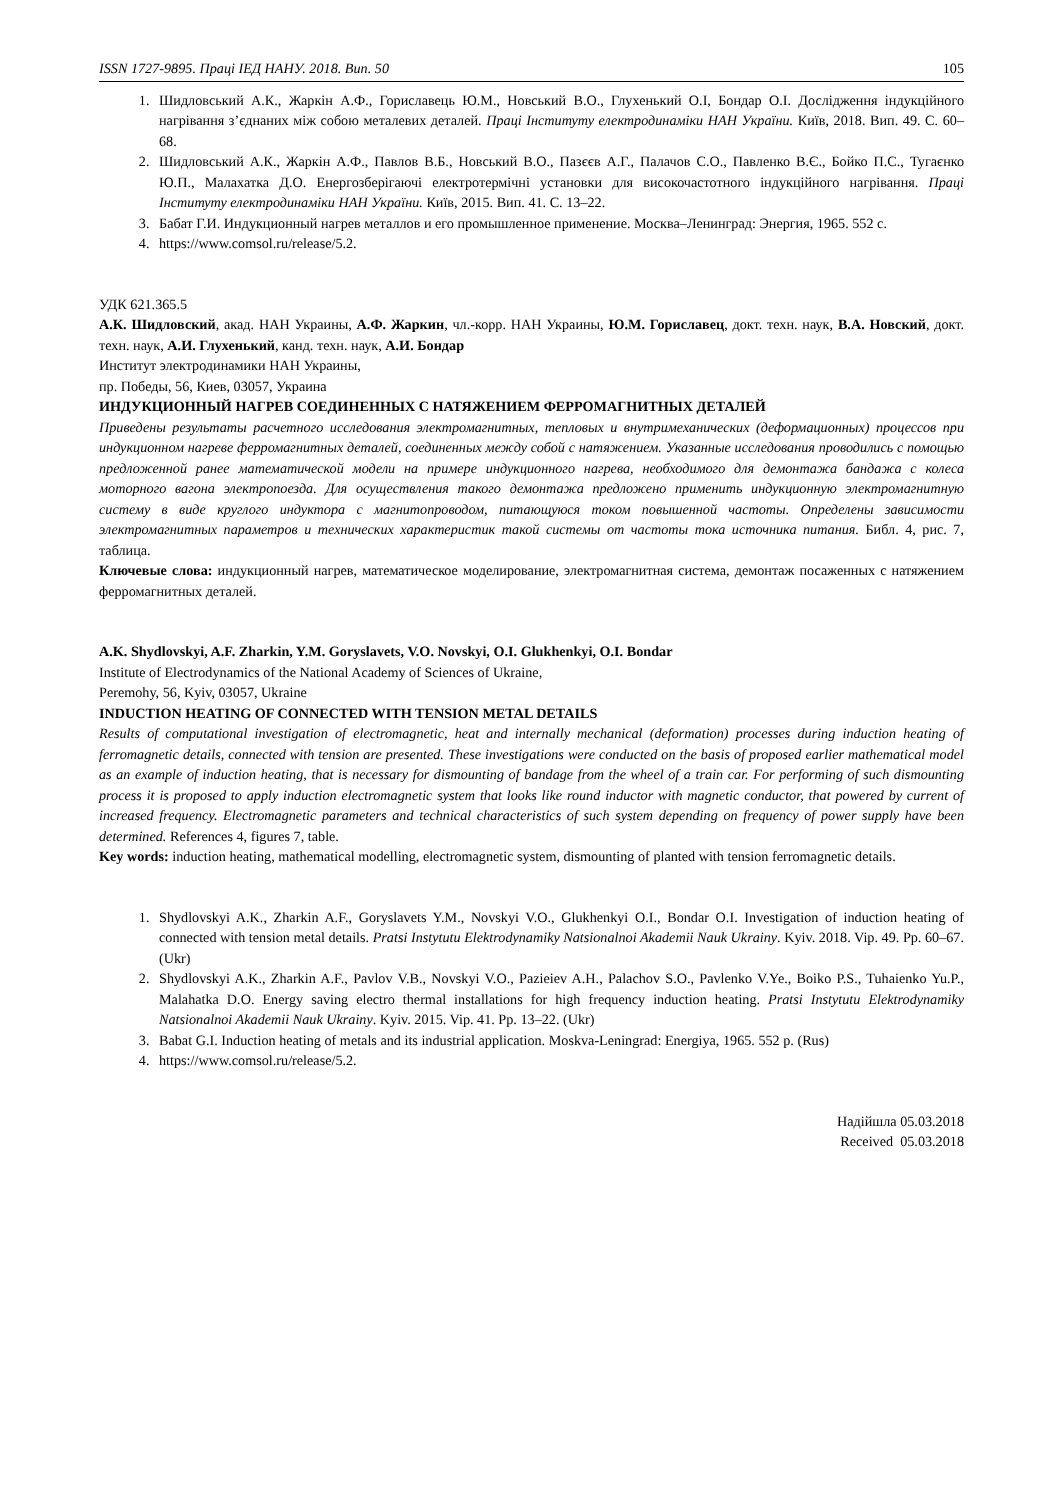ISSN 1727-9895. Праці ІЕД НАНУ. 2018. Вип. 50 105
1. Шидловський А.К., Жаркін А.Ф., Гориславець Ю.М., Новський В.О., Глухенький О.І, Бондар О.І. Дослідження індукційного нагрівання з’єднаних між собою металевих деталей. Праці Інституту електродинаміки НАН України. Київ, 2018. Вип. 49. С. 60–68.
2. Шидловський А.К., Жаркін А.Ф., Павлов В.Б., Новський В.О., Пазєєв А.Г., Палачов С.О., Павленко В.Є., Бойко П.С., Тугаєнко Ю.П., Малахатка Д.О. Енергозберігаючі електротермічні установки для високочастотного індукційного нагрівання. Праці Інституту електродинаміки НАН України. Київ, 2015. Вип. 41. С. 13–22.
3. Бабат Г.И. Индукционный нагрев металлов и его промышленное применение. Москва–Ленинград: Энергия, 1965. 552 с.
4. https://www.comsol.ru/release/5.2.
УДК 621.365.5
А.К. Шидловский, акад. НАН Украины, А.Ф. Жаркин, чл.-корр. НАН Украины, Ю.М. Гориславец, докт. техн. наук, В.А. Новский, докт. техн. наук, А.И. Глухенький, канд. техн. наук, А.И. Бондар
Институт электродинамики НАН Украины,
пр. Победы, 56, Киев, 03057, Украина
ИНДУКЦИОННЫЙ НАГРЕВ СОЕДИНЕННЫХ С НАТЯЖЕНИЕМ ФЕРРОМАГНИТНЫХ ДЕТАЛЕЙ
Приведены результаты расчетного исследования электромагнитных, тепловых и внутримеханических (деформационных) процессов при индукционном нагреве ферромагнитных деталей, соединенных между собой с натяжением. Указанные исследования проводились с помощью предложенной ранее математической модели на примере индукционного нагрева, необходимого для демонтажа бандажа с колеса моторного вагона электропоезда. Для осуществления такого демонтажа предложено применить индукционную электромагнитную систему в виде круглого индуктора с магнитопроводом, питающуюся током повышенной частоты. Определены зависимости электромагнитных параметров и технических характеристик такой системы от частоты тока источника питания. Библ. 4, рис. 7, таблица.
Ключевые слова: индукционный нагрев, математическое моделирование, электромагнитная система, демонтаж посаженных с натяжением ферромагнитных деталей.
A.K. Shydlovskyi, A.F. Zharkin, Y.M. Goryslavets, V.O. Novskyi, O.I. Glukhenkyi, O.I. Bondar
Institute of Electrodynamics of the National Academy of Sciences of Ukraine,
Peremohy, 56, Kyiv, 03057, Ukraine
INDUCTION HEATING OF CONNECTED WITH TENSION METAL DETAILS
Results of computational investigation of electromagnetic, heat and internally mechanical (deformation) processes during induction heating of ferromagnetic details, connected with tension are presented. These investigations were conducted on the basis of proposed earlier mathematical model as an example of induction heating, that is necessary for dismounting of bandage from the wheel of a train car. For performing of such dismounting process it is proposed to apply induction electromagnetic system that looks like round inductor with magnetic conductor, that powered by current of increased frequency. Electromagnetic parameters and technical characteristics of such system depending on frequency of power supply have been determined. References 4, figures 7, table.
Key words: induction heating, mathematical modelling, electromagnetic system, dismounting of planted with tension ferromagnetic details.
1. Shydlovskyi A.K., Zharkin A.F., Goryslavets Y.M., Novskyi V.O., Glukhenkyi O.I., Bondar O.I. Investigation of induction heating of connected with tension metal details. Pratsi Instytutu Elektrodynamiky Natsionalnoi Akademii Nauk Ukrainy. Kyiv. 2018. Vip. 49. Pp. 60–67. (Ukr)
2. Shydlovskyi A.K., Zharkin A.F., Pavlov V.B., Novskyi V.O., Pazieiev A.H., Palachov S.O., Pavlenko V.Ye., Boiko P.S., Tuhaienko Yu.P., Malahatka D.O. Energy saving electro thermal installations for high frequency induction heating. Pratsi Instytutu Elektrodynamiky Natsionalnoi Akademii Nauk Ukrainy. Kyiv. 2015. Vip. 41. Pp. 13–22. (Ukr)
3. Babat G.I. Induction heating of metals and its industrial application. Moskva-Leningrad: Energiya, 1965. 552 p. (Rus)
4. https://www.comsol.ru/release/5.2.
Надійшла 05.03.2018
Received 05.03.2018